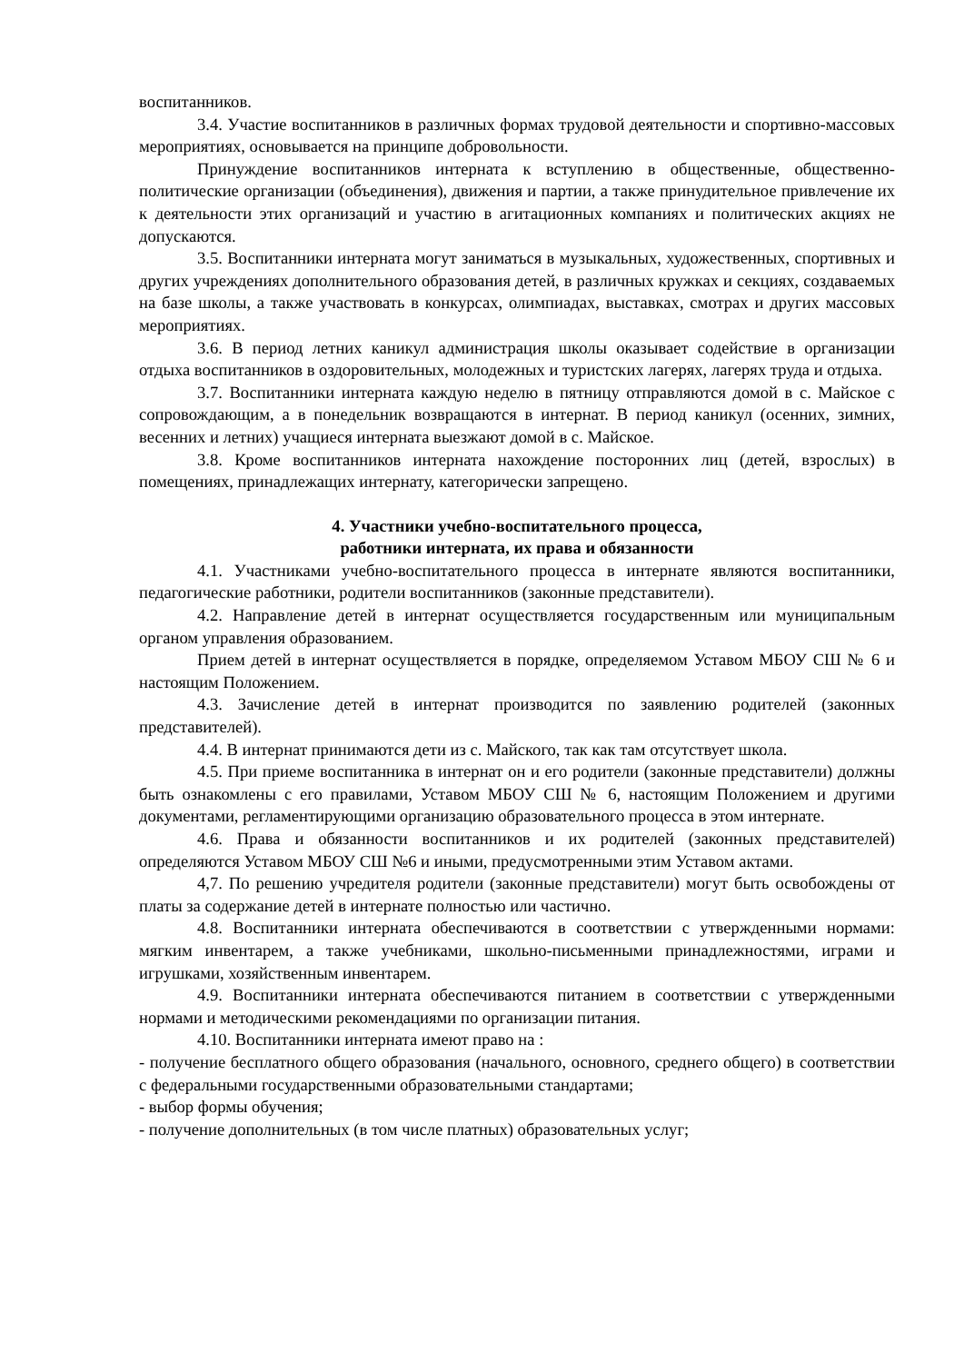воспитанников.
3.4. Участие воспитанников в различных формах трудовой деятельности и спортивно-массовых мероприятиях, основывается на принципе добровольности.
Принуждение воспитанников интерната к вступлению в общественные, общественно-политические организации (объединения), движения и партии, а также принудительное привлечение их к деятельности этих организаций и участию в агитационных компаниях и политических акциях не допускаются.
3.5. Воспитанники интерната могут заниматься в музыкальных, художественных, спортивных и других учреждениях дополнительного образования детей, в различных кружках и секциях, создаваемых на базе школы, а также участвовать в конкурсах, олимпиадах, выставках, смотрах и других массовых мероприятиях.
3.6. В период летних каникул администрация школы оказывает содействие в организации отдыха воспитанников в оздоровительных, молодежных и туристских лагерях, лагерях труда и отдыха.
3.7. Воспитанники интерната каждую неделю в пятницу отправляются домой в с. Майское с сопровождающим, а в понедельник возвращаются в интернат. В период каникул (осенних, зимних, весенних и летних) учащиеся интерната выезжают домой в с. Майское.
3.8. Кроме воспитанников интерната нахождение посторонних лиц (детей, взрослых) в помещениях, принадлежащих интернату, категорически запрещено.
4. Участники учебно-воспитательного процесса,
работники интерната, их права и обязанности
4.1. Участниками учебно-воспитательного процесса в интернате являются воспитанники, педагогические работники, родители воспитанников (законные представители).
4.2. Направление детей в интернат осуществляется государственным или муниципальным органом управления образованием.
Прием детей в интернат осуществляется в порядке, определяемом Уставом МБОУ СШ № 6 и настоящим Положением.
4.3. Зачисление детей в интернат производится по заявлению родителей (законных представителей).
4.4. В интернат принимаются дети из с. Майского, так как там отсутствует школа.
4.5. При приеме воспитанника в интернат он и его родители (законные представители) должны быть ознакомлены с его правилами, Уставом МБОУ СШ № 6, настоящим Положением и другими документами, регламентирующими организацию образовательного процесса в этом интернате.
4.6. Права и обязанности воспитанников и их родителей (законных представителей) определяются Уставом МБОУ СШ №6 и иными, предусмотренными этим Уставом актами.
4,7. По решению учредителя родители (законные представители) могут быть освобождены от платы за содержание детей в интернате полностью или частично.
4.8. Воспитанники интерната обеспечиваются в соответствии с утвержденными нормами: мягким инвентарем, а также учебниками, школьно-письменными принадлежностями, играми и игрушками, хозяйственным инвентарем.
4.9. Воспитанники интерната обеспечиваются питанием в соответствии с утвержденными нормами и методическими рекомендациями по организации питания.
4.10. Воспитанники интерната имеют право на :
- получение бесплатного общего образования (начального, основного, среднего общего) в соответствии с федеральными государственными образовательными стандартами;
- выбор формы обучения;
- получение дополнительных (в том числе платных) образовательных услуг;